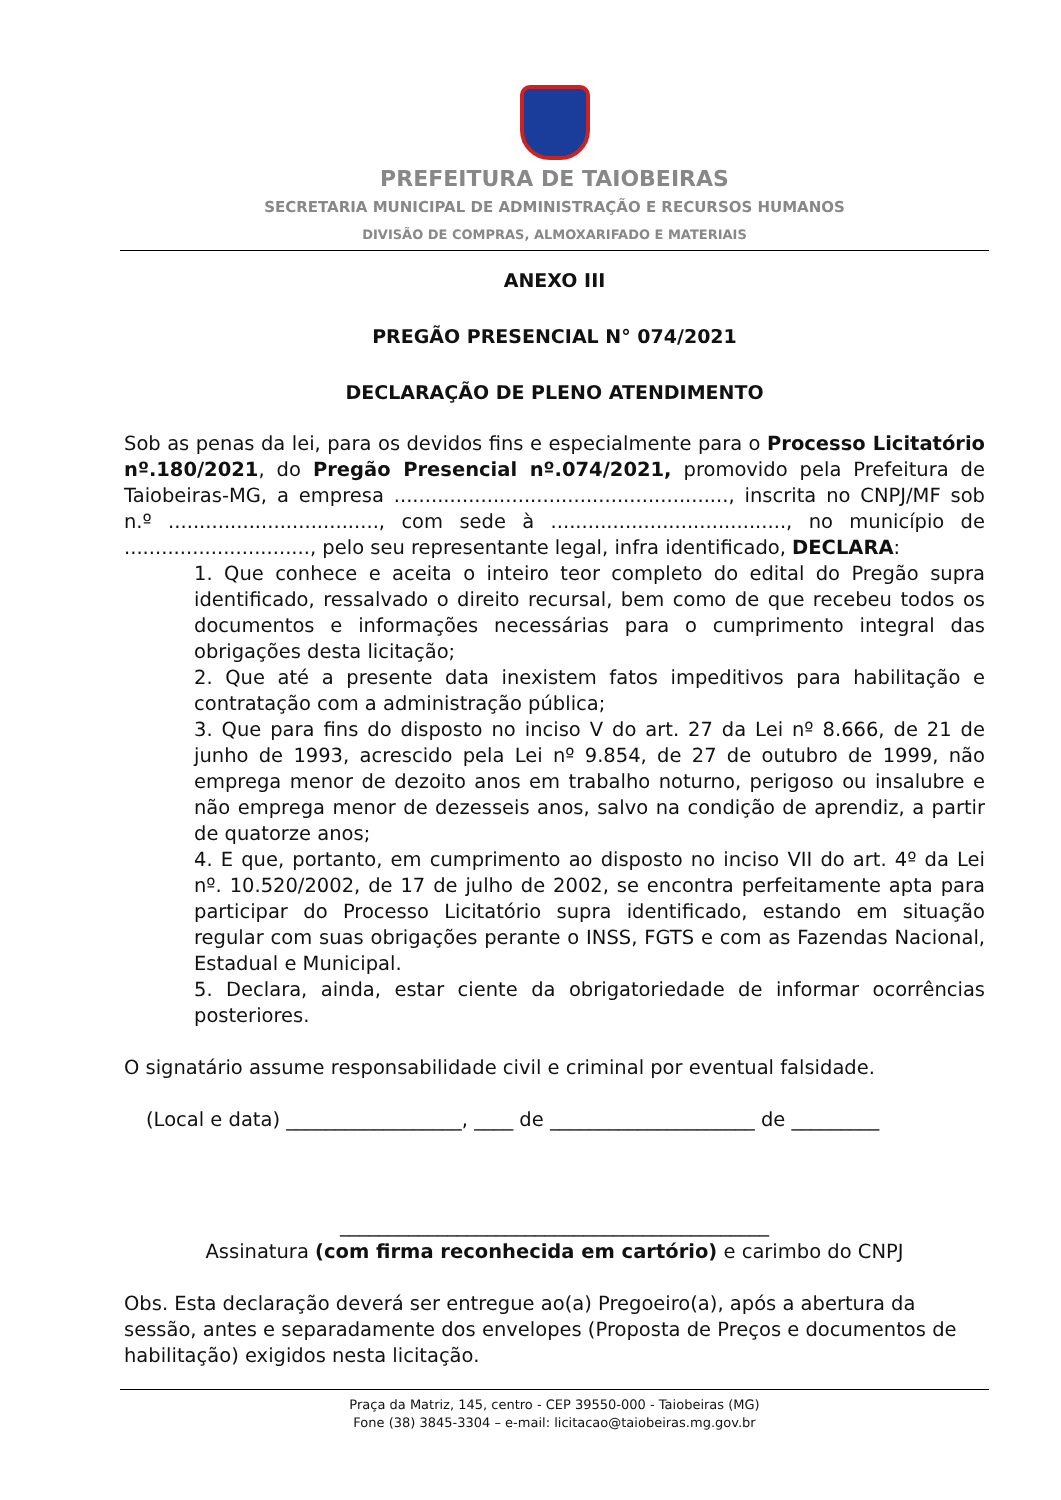PREFEITURA DE TAIOBEIRAS
SECRETARIA MUNICIPAL DE ADMINISTRAÇÃO E RECURSOS HUMANOS
DIVISÃO DE COMPRAS, ALMOXARIFADO E MATERIAIS
ANEXO III
PREGÃO PRESENCIAL N° 074/2021
DECLARAÇÃO DE PLENO ATENDIMENTO
Sob as penas da lei, para os devidos fins e especialmente para o Processo Licitatório nº.180/2021, do Pregão Presencial nº.074/2021, promovido pela Prefeitura de Taiobeiras-MG, a empresa ......................................................, inscrita no CNPJ/MF sob n.º .................................., com sede à ......................................, no município de .............................., pelo seu representante legal, infra identificado, DECLARA:
1. Que conhece e aceita o inteiro teor completo do edital do Pregão supra identificado, ressalvado o direito recursal, bem como de que recebeu todos os documentos e informações necessárias para o cumprimento integral das obrigações desta licitação;
2. Que até a presente data inexistem fatos impeditivos para habilitação e contratação com a administração pública;
3. Que para fins do disposto no inciso V do art. 27 da Lei nº 8.666, de 21 de junho de 1993, acrescido pela Lei nº 9.854, de 27 de outubro de 1999, não emprega menor de dezoito anos em trabalho noturno, perigoso ou insalubre e não emprega menor de dezesseis anos, salvo na condição de aprendiz, a partir de quatorze anos;
4. E que, portanto, em cumprimento ao disposto no inciso VII do art. 4º da Lei nº. 10.520/2002, de 17 de julho de 2002, se encontra perfeitamente apta para participar do Processo Licitatório supra identificado, estando em situação regular com suas obrigações perante o INSS, FGTS e com as Fazendas Nacional, Estadual e Municipal.
5. Declara, ainda, estar ciente da obrigatoriedade de informar ocorrências posteriores.
O signatário assume responsabilidade civil e criminal por eventual falsidade.
(Local e data) __________________, ____ de _____________________ de _________
____________________________________________
Assinatura (com firma reconhecida em cartório) e carimbo do CNPJ
Obs. Esta declaração deverá ser entregue ao(a) Pregoeiro(a), após a abertura da sessão, antes e separadamente dos envelopes (Proposta de Preços e documentos de habilitação) exigidos nesta licitação.
Praça da Matriz, 145, centro - CEP 39550-000 - Taiobeiras (MG)
Fone (38) 3845-3304 – e-mail: licitacao@taiobeiras.mg.gov.br